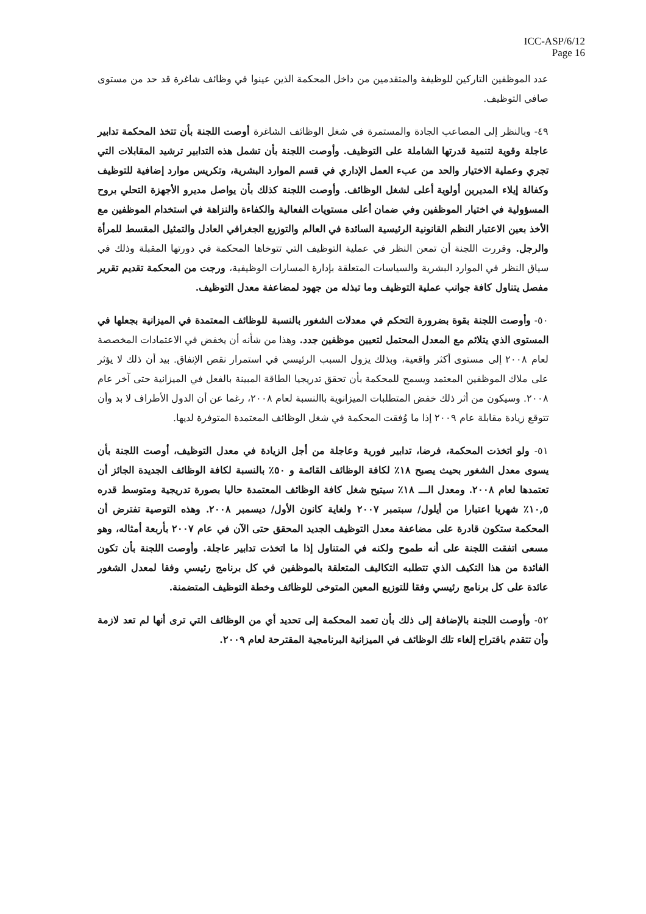ICC-ASP/6/12
Page 16
عدد الموظفين التاركين للوظيفة والمتقدمين من داخل المحكمة الذين عينوا في وظائف شاغرة قد حد من مستوى صافي التوظيف.
٤٩- وبالنظر إلى المصاعب الجادة والمستمرة في شغل الوظائف الشاغرة أوصت اللجنة بأن تتخذ المحكمة تدابير عاجلة وقوية لتنمية قدرتها الشاملة على التوظيف. وأوصت اللجنة بأن تشمل هذه التدابير ترشيد المقابلات التي تجري وعملية الاختيار والحد من عبء العمل الإداري في قسم الموارد البشرية، وتكريس موارد إضافية للتوظيف وكفالة إيلاء المديرين أولوية أعلى لشغل الوظائف. وأوصت اللجنة كذلك بأن يواصل مديرو الأجهزة التحلي بروح المسؤولية في اختيار الموظفين وفي ضمان أعلى مستويات الفعالية والكفاءة والنزاهة في استخدام الموظفين مع الأخذ بعين الاعتبار النظم القانونية الرئيسية السائدة في العالم والتوزيع الجغرافي العادل والتمثيل المقسط للمرأة والرجل. وقررت اللجنة أن تمعن النظر في عملية التوظيف التي تتوخاها المحكمة في دورتها المقبلة وذلك في سياق النظر في الموارد البشرية والسياسات المتعلقة بإدارة المسارات الوظيفية، ورجت من المحكمة تقديم تقرير مفصل يتناول كافة جوانب عملية التوظيف وما تبذله من جهود لمضاعفة معدل التوظيف.
٥٠- وأوصت اللجنة بقوة بضرورة التحكم في معدلات الشغور بالنسبة للوظائف المعتمدة في الميزانية بجعلها في المستوى الذي يتلائم مع المعدل المحتمل لتعيين موظفين جدد. وهذا من شأنه أن يخفض في الاعتمادات المخصصة لعام ٢٠٠٨ إلى مستوى أكثر واقعية، وبذلك يزول السبب الرئيسي في استمرار نقص الإنفاق. بيد أن ذلك لا يؤثر على ملاك الموظفين المعتمد ويسمح للمحكمة بأن تحقق تدريجيا الطاقة المبينة بالفعل في الميزانية حتى آخر عام ٢٠٠٨. وسيكون من أثر ذلك خفض المتطلبات الميزانوية باالنسبة لعام ٢٠٠٨، رغما عن أن الدول الأطراف لا بد وأن تتوقع زيادة مقابلة عام ٢٠٠٩ إذا ما وُفقت المحكمة في شغل الوظائف المعتمدة المتوفرة لديها.
٥١- ولو اتخذت المحكمة، فرضا، تدابير فورية وعاجلة من أجل الزيادة في معدل التوظيف، أوصت اللجنة بأن يسوى معدل الشغور بحيث يصبح ١٨٪ لكافة الوظائف القائمة و ٥٠٪ بالنسبة لكافة الوظائف الجديدة الجائز أن تعتمدها لعام ٢٠٠٨. ومعدل الـــ ١٨٪ سيتيح شغل كافة الوظائف المعتمدة حاليا بصورة تدريجية ومتوسط قدره ١٠,٥٪ شهريا اعتبارا من أيلول/ سبتمبر ٢٠٠٧ ولغاية كانون الأول/ ديسمبر ٢٠٠٨. وهذه التوصية تفترض أن المحكمة ستكون قادرة على مضاعفة معدل التوظيف الجديد المحقق حتى الآن في عام ٢٠٠٧ بأربعة أمثاله، وهو مسعى اتفقت اللجنة على أنه طموح ولكنه في المتناول إذا ما اتخذت تدابير عاجلة. وأوصت اللجنة بأن تكون الفائدة من هذا التكيف الذي تتطلبه التكاليف المتعلقة بالموظفين في كل برنامج رئيسي وفقا لمعدل الشغور عائدة على كل برنامج رئيسي وفقا للتوزيع المعين المتوخى للوظائف وخطة التوظيف المتضمنة.
٥٢- وأوصت اللجنة بالإضافة إلى ذلك بأن تعمد المحكمة إلى تحديد أي من الوظائف التي ترى أنها لم تعد لازمة وأن تتقدم باقتراح إلغاء تلك الوظائف في الميزانية البرنامجية المقترحة لعام ٢٠٠٩.